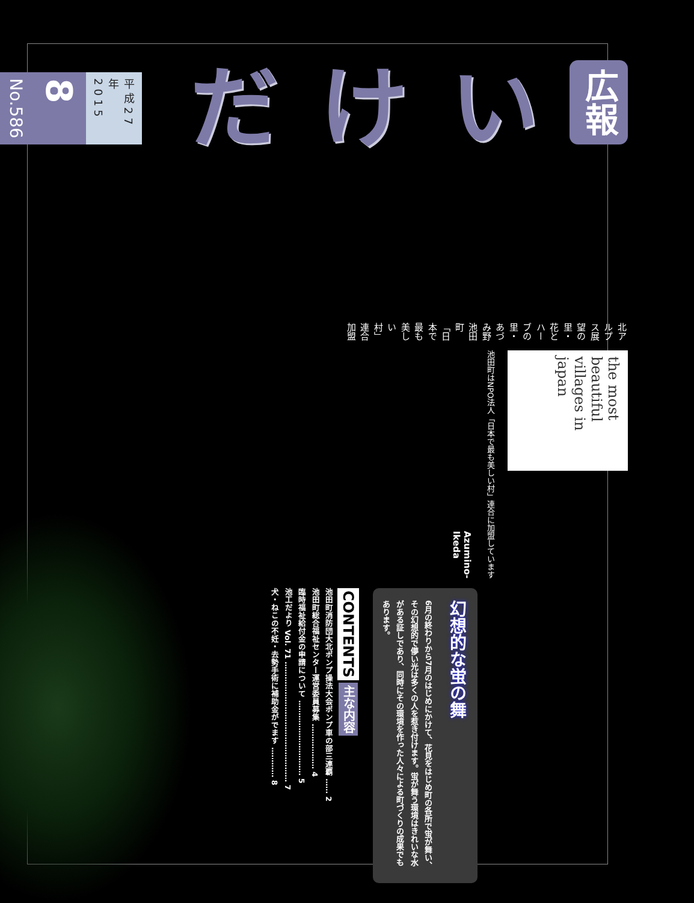広報
いけだ
平成27年 2015
8
No.586
北アルプス展望の里・花とハーブの里・あづみ野池田町
「日本で最も美しい村」連合加盟
the most beautiful villages in japan
池田町はNPO法人「日本で最も美しい村」連合に加盟しています
Azumino-Ikeda
幻想的な蛍の舞
6月の終わりから7月のはじめにかけて、花見をはじめ町の各所で蛍が舞い、その幻想的で儚い光は多くの人を惹き付けます。蛍が舞う環境はきれいな水がある証しであり、同時にその環境を作った人々による町づくりの成果でもあります。
CONTENTS 主な内容
池田町消防団大北ポンプ操法大会ポンプ車の部三連覇 …… 2
池田町総合福祉センター運営委員募集 ……………… 4
臨時福祉給付金の申請について ………………………… 5
池工だより Vol. 71 ………………………………………… 7
犬・ねこの不妊・去勢手術に補助金がでます ………… 8